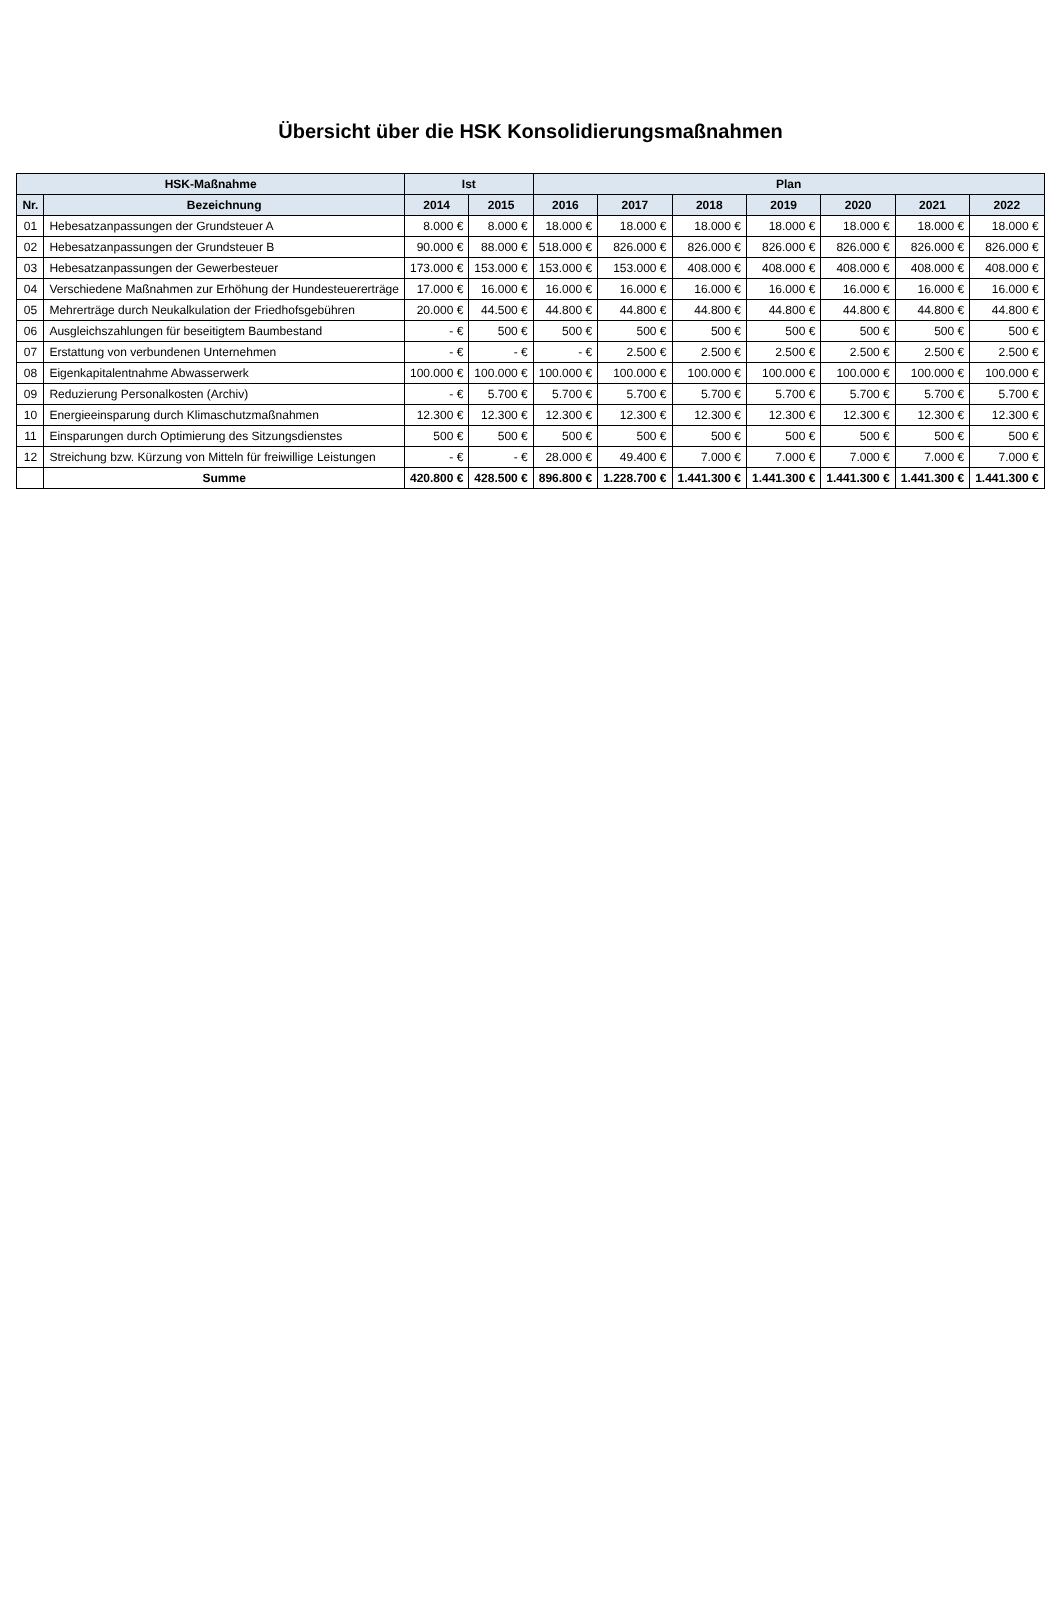Übersicht über die HSK Konsolidierungsmaßnahmen
| HSK-Maßnahme | | Ist | | Plan | | | | | | |
| --- | --- | --- | --- | --- | --- | --- | --- | --- | --- | --- |
| Nr. | Bezeichnung | 2014 | 2015 | 2016 | 2017 | 2018 | 2019 | 2020 | 2021 | 2022 |
| 01 | Hebesatzanpassungen der Grundsteuer A | 8.000 € | 8.000 € | 18.000 € | 18.000 € | 18.000 € | 18.000 € | 18.000 € | 18.000 € | 18.000 € |
| 02 | Hebesatzanpassungen der Grundsteuer B | 90.000 € | 88.000 € | 518.000 € | 826.000 € | 826.000 € | 826.000 € | 826.000 € | 826.000 € | 826.000 € |
| 03 | Hebesatzanpassungen der Gewerbesteuer | 173.000 € | 153.000 € | 153.000 € | 153.000 € | 408.000 € | 408.000 € | 408.000 € | 408.000 € | 408.000 € |
| 04 | Verschiedene Maßnahmen zur Erhöhung der Hundesteuererträge | 17.000 € | 16.000 € | 16.000 € | 16.000 € | 16.000 € | 16.000 € | 16.000 € | 16.000 € | 16.000 € |
| 05 | Mehrerträge durch Neukalkulation der Friedhofsgebühren | 20.000 € | 44.500 € | 44.800 € | 44.800 € | 44.800 € | 44.800 € | 44.800 € | 44.800 € | 44.800 € |
| 06 | Ausgleichszahlungen für beseitigtem Baumbestand | - € | 500 € | 500 € | 500 € | 500 € | 500 € | 500 € | 500 € | 500 € |
| 07 | Erstattung von verbundenen Unternehmen | - € | - € | - € | 2.500 € | 2.500 € | 2.500 € | 2.500 € | 2.500 € | 2.500 € |
| 08 | Eigenkapitalentnahme Abwasserwerk | 100.000 € | 100.000 € | 100.000 € | 100.000 € | 100.000 € | 100.000 € | 100.000 € | 100.000 € | 100.000 € |
| 09 | Reduzierung Personalkosten (Archiv) | - € | 5.700 € | 5.700 € | 5.700 € | 5.700 € | 5.700 € | 5.700 € | 5.700 € | 5.700 € |
| 10 | Energieeinsparung durch Klimaschutzmaßnahmen | 12.300 € | 12.300 € | 12.300 € | 12.300 € | 12.300 € | 12.300 € | 12.300 € | 12.300 € | 12.300 € |
| 11 | Einsparungen durch Optimierung des Sitzungsdienstes | 500 € | 500 € | 500 € | 500 € | 500 € | 500 € | 500 € | 500 € | 500 € |
| 12 | Streichung bzw. Kürzung von Mitteln für freiwillige Leistungen | - € | - € | 28.000 € | 49.400 € | 7.000 € | 7.000 € | 7.000 € | 7.000 € | 7.000 € |
| | Summe | 420.800 € | 428.500 € | 896.800 € | 1.228.700 € | 1.441.300 € | 1.441.300 € | 1.441.300 € | 1.441.300 € | 1.441.300 € |